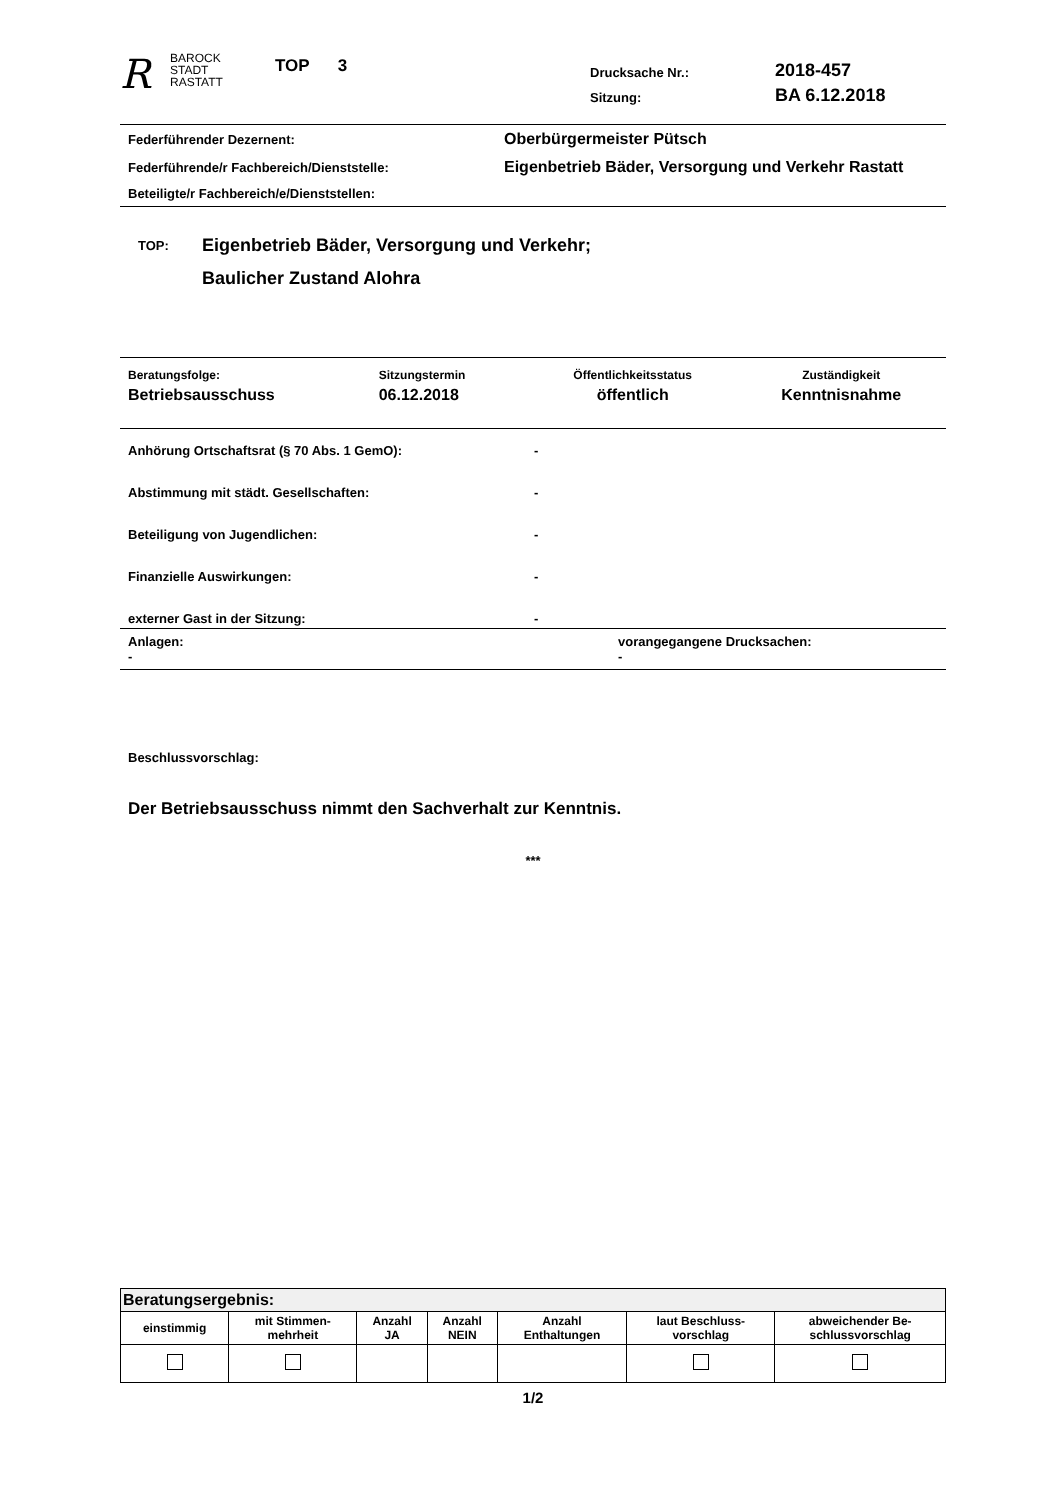R
BAROCK
STADT
RASTATT
TOP 3
Drucksache Nr.:
Sitzung:
2018-457
BA 6.12.2018
| Federführender Dezernent: | Oberbürgermeister Pütsch |
| Federführende/r Fachbereich/Dienststelle: | Eigenbetrieb Bäder, Versorgung und Verkehr Rastatt |
| Beteiligte/r Fachbereich/e/Dienststellen: | |
TOP:
Eigenbetrieb Bäder, Versorgung und Verkehr;
Baulicher Zustand Alohra
| Beratungsfolge: | Sitzungstermin | Öffentlichkeitsstatus | Zuständigkeit |
| Betriebsausschuss | 06.12.2018 | öffentlich | Kenntnisnahme |
| Anhörung Ortschaftsrat (§ 70 Abs. 1 GemO): | - |
| Abstimmung mit städt. Gesellschaften: | - |
| Beteiligung von Jugendlichen: | - |
| Finanzielle Auswirkungen: | - |
| externer Gast in der Sitzung: | - |
| Anlagen: - | vorangegangene Drucksachen: - |
Beschlussvorschlag:
Der Betriebsausschuss nimmt den Sachverhalt zur Kenntnis.
***
| Beratungsergebnis: | | | | | | |
| --- | --- | --- | --- | --- | --- | --- |
| einstimmig | mit Stimmen- mehrheit | Anzahl JA | Anzahl NEIN | Anzahl Enthaltungen | laut Beschluss- vorschlag | abweichender Be- schlussvorschlag |
1/2